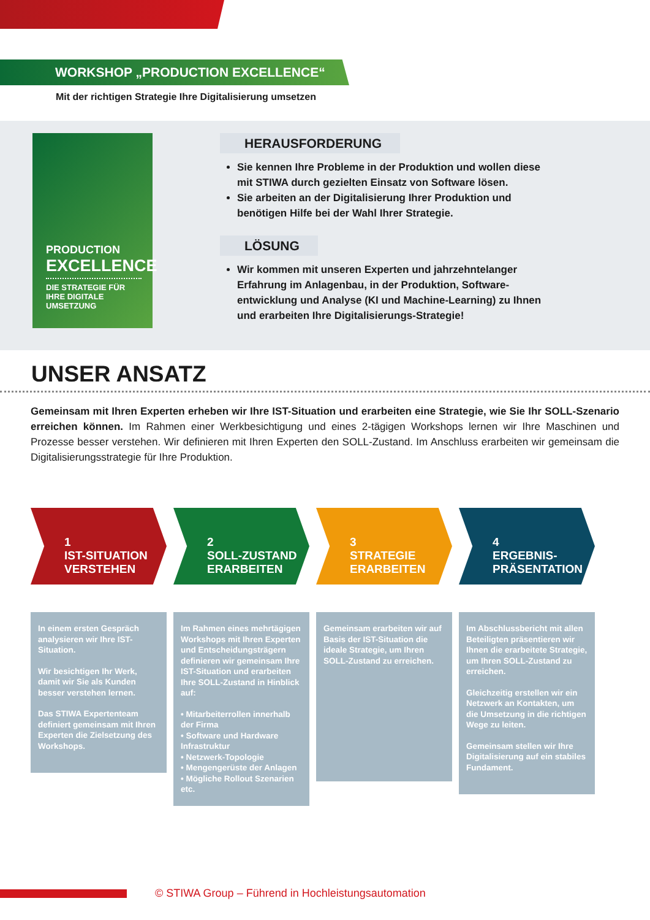WORKSHOP „PRODUCTION EXCELLENCE“
Mit der richtigen Strategie Ihre Digitalisierung umsetzen
PRODUCTION
EXCELLENCE
DIE STRATEGIE FÜR IHRE DIGITALE UMSETZUNG
HERAUSFORDERUNG
Sie kennen Ihre Probleme in der Produktion und wollen diese mit STIWA durch gezielten Einsatz von Software lösen.
Sie arbeiten an der Digitalisierung Ihrer Produktion und benötigen Hilfe bei der Wahl Ihrer Strategie.
LÖSUNG
Wir kommen mit unseren Experten und jahrzehntelanger Erfahrung im Anlagenbau, in der Produktion, Software­entwicklung und Analyse (KI und Machine-Learning) zu Ihnen und erarbeiten Ihre Digitalisierungs-Strategie!
UNSER ANSATZ
Gemeinsam mit Ihren Experten erheben wir Ihre IST-Situation und erarbeiten eine Strategie, wie Sie Ihr SOLL-Szenario erreichen können. Im Rahmen einer Werkbesichtigung und eines 2-tägigen Workshops lernen wir Ihre Maschinen und Prozesse besser verstehen. Wir definieren mit Ihren Experten den SOLL-Zustand. Im Anschluss erarbeiten wir gemeinsam die Digitalisierungsstrategie für Ihre Produktion.
1
IST-SITUATION VERSTEHEN
In einem ersten Gespräch analysieren wir Ihre IST-Situation.
Wir besichtigen Ihr Werk, damit wir Sie als Kunden besser verstehen lernen.
Das STIWA Expertenteam definiert gemeinsam mit Ihren Experten die Zielsetzung des Workshops.
2
SOLL-ZUSTAND ERARBEITEN
Im Rahmen eines mehrtägigen Workshops mit Ihren Experten und Entscheidungsträgern definieren wir gemeinsam Ihre IST-Situation und erarbeiten Ihre SOLL-Zustand in Hinblick auf:
• Mitarbeiterrollen innerhalb der Firma
• Software und Hardware Infrastruktur
• Netzwerk-Topologie
• Mengengerüste der Anlagen
• Mögliche Rollout Szenarien etc.
3
STRATEGIE ERARBEITEN
Gemeinsam erarbeiten wir auf Basis der IST-Situation die ideale Strategie, um Ihren SOLL-Zustand zu erreichen.
4
ERGEBNIS-PRÄSENTATION
Im Abschlussbericht mit allen Beteiligten präsentieren wir Ihnen die erarbeitete Strategie, um Ihren SOLL-Zustand zu erreichen.
Gleichzeitig erstellen wir ein Netzwerk an Kontakten, um die Umsetzung in die richtigen Wege zu leiten.
Gemeinsam stellen wir Ihre Digitalisierung auf ein stabiles Fundament.
© STIWA Group – Führend in Hochleistungsautomation